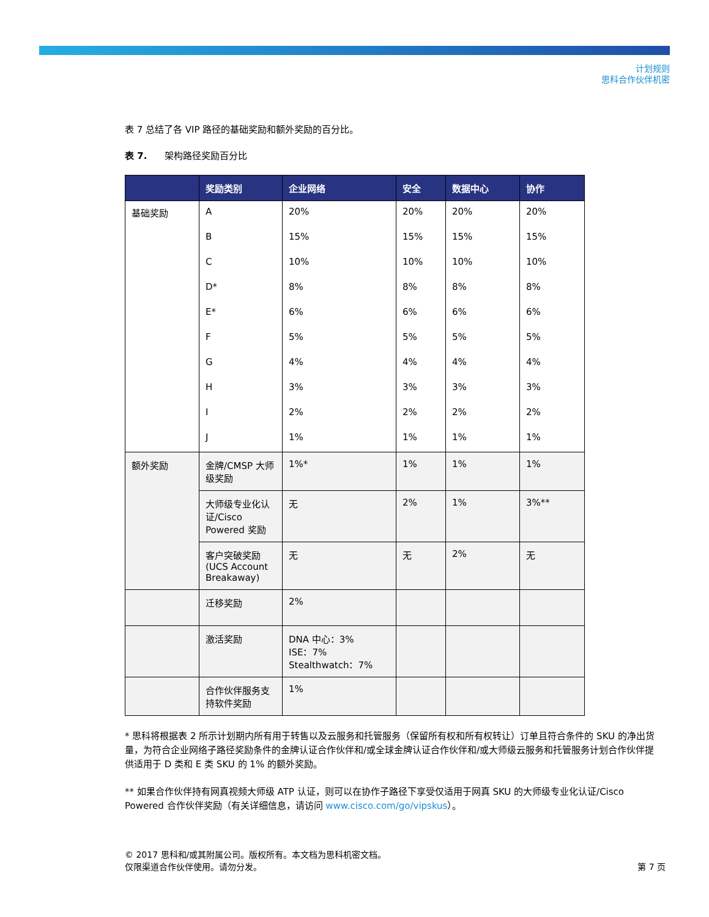计划规则
思科合作伙伴机密
表 7 总结了各 VIP 路径的基础奖励和额外奖励的百分比。
表 7. 架构路径奖励百分比
| | 奖励类别 | 企业网络 | 安全 | 数据中心 | 协作 |
| --- | --- | --- | --- | --- | --- |
| 基础奖励 | A | 20% | 20% | 20% | 20% |
| | B | 15% | 15% | 15% | 15% |
| | C | 10% | 10% | 10% | 10% |
| | D* | 8% | 8% | 8% | 8% |
| | E* | 6% | 6% | 6% | 6% |
| | F | 5% | 5% | 5% | 5% |
| | G | 4% | 4% | 4% | 4% |
| | H | 3% | 3% | 3% | 3% |
| | I | 2% | 2% | 2% | 2% |
| | J | 1% | 1% | 1% | 1% |
| 额外奖励 | 金牌/CMSP 大师级奖励 | 1%* | 1% | 1% | 1% |
| | 大师级专业化认证/Cisco Powered 奖励 | 无 | 2% | 1% | 3%** |
| | 客户突破奖励 (UCS Account Breakaway) | 无 | 无 | 2% | 无 |
| | 迁移奖励 | 2% | | | |
| | 激活奖励 | DNA 中心：3% ISE：7% Stealthwatch：7% | | | |
| | 合作伙伴服务支持软件奖励 | 1% | | | |
* 思科将根据表 2 所示计划期内所有用于转售以及云服务和托管服务（保留所有权和所有权转让）订单且符合条件的 SKU 的净出货量，为符合企业网络子路径奖励条件的金牌认证合作伙伴和/或全球金牌认证合作伙伴和/或大师级云服务和托管服务计划合作伙伴提供适用于 D 类和 E 类 SKU 的 1% 的额外奖励。
** 如果合作伙伴持有网真视频大师级 ATP 认证，则可以在协作子路径下享受仅适用于网真 SKU 的大师级专业化认证/Cisco Powered 合作伙伴奖励（有关详细信息，请访问 www.cisco.com/go/vipskus）。
© 2017 思科和/或其附属公司。版权所有。本文档为思科机密文档。
仅限渠道合作伙伴使用。请勿分发。 第 7 页